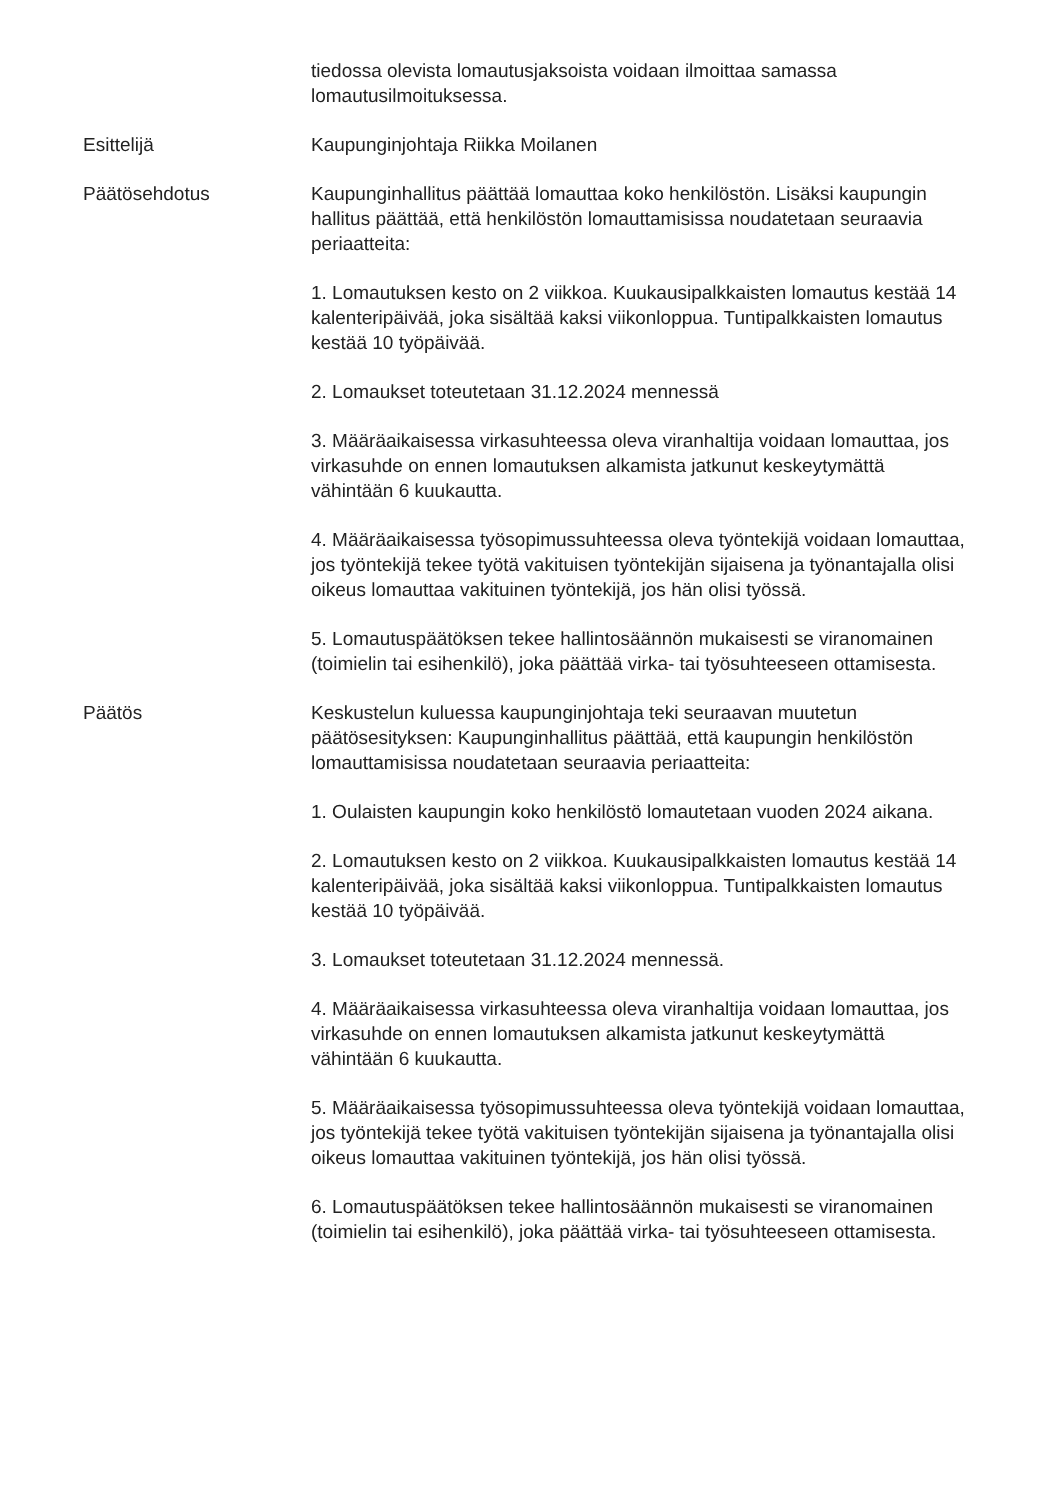tiedossa olevista lomautusjaksoista voidaan ilmoittaa samassa lomautusilmoituksessa.
Esittelijä Kaupunginjohtaja Riikka Moilanen
Päätösehdotus Kaupunginhallitus päättää lomauttaa koko henkilöstön. Lisäksi kaupungin hallitus päättää, että henkilöstön lomauttamisissa noudatetaan seuraavia periaatteita:
1. Lomautuksen kesto on 2 viikkoa. Kuukausipalkkaisten lomautus kestää 14 kalenteripäivää, joka sisältää kaksi viikonloppua. Tuntipalkkaisten lomautus kestää 10 työpäivää.
2. Lomaukset toteutetaan 31.12.2024 mennessä
3. Määräaikaisessa virkasuhteessa oleva viranhaltija voidaan lomauttaa, jos virkasuhde on ennen lomautuksen alkamista jatkunut keskeytymättä vähintään 6 kuukautta.
4. Määräaikaisessa työsopimussuhteessa oleva työntekijä voidaan lomauttaa, jos työntekijä tekee työtä vakituisen työntekijän sijaisena ja työnantajalla olisi oikeus lomauttaa vakituinen työntekijä, jos hän olisi työssä.
5. Lomautuspäätöksen tekee hallintosäännön mukaisesti se viranomainen (toimielin tai esihenkilö), joka päättää virka- tai työsuhteeseen ottamisesta.
Päätös Keskustelun kuluessa kaupunginjohtaja teki seuraavan muutetun päätösesityksen: Kaupunginhallitus päättää, että kaupungin henkilöstön lomauttamisissa noudatetaan seuraavia periaatteita:
1. Oulaisten kaupungin koko henkilöstö lomautetaan vuoden 2024 aikana.
2. Lomautuksen kesto on 2 viikkoa. Kuukausipalkkaisten lomautus kestää 14 kalenteripäivää, joka sisältää kaksi viikonloppua. Tuntipalkkaisten lomautus kestää 10 työpäivää.
3. Lomaukset toteutetaan 31.12.2024 mennessä.
4. Määräaikaisessa virkasuhteessa oleva viranhaltija voidaan lomauttaa, jos virkasuhde on ennen lomautuksen alkamista jatkunut keskeytymättä vähintään 6 kuukautta.
5. Määräaikaisessa työsopimussuhteessa oleva työntekijä voidaan lomauttaa, jos työntekijä tekee työtä vakituisen työntekijän sijaisena ja työnantajalla olisi oikeus lomauttaa vakituinen työntekijä, jos hän olisi työssä.
6. Lomautuspäätöksen tekee hallintosäännön mukaisesti se viranomainen (toimielin tai esihenkilö), joka päättää virka- tai työsuhteeseen ottamisesta.